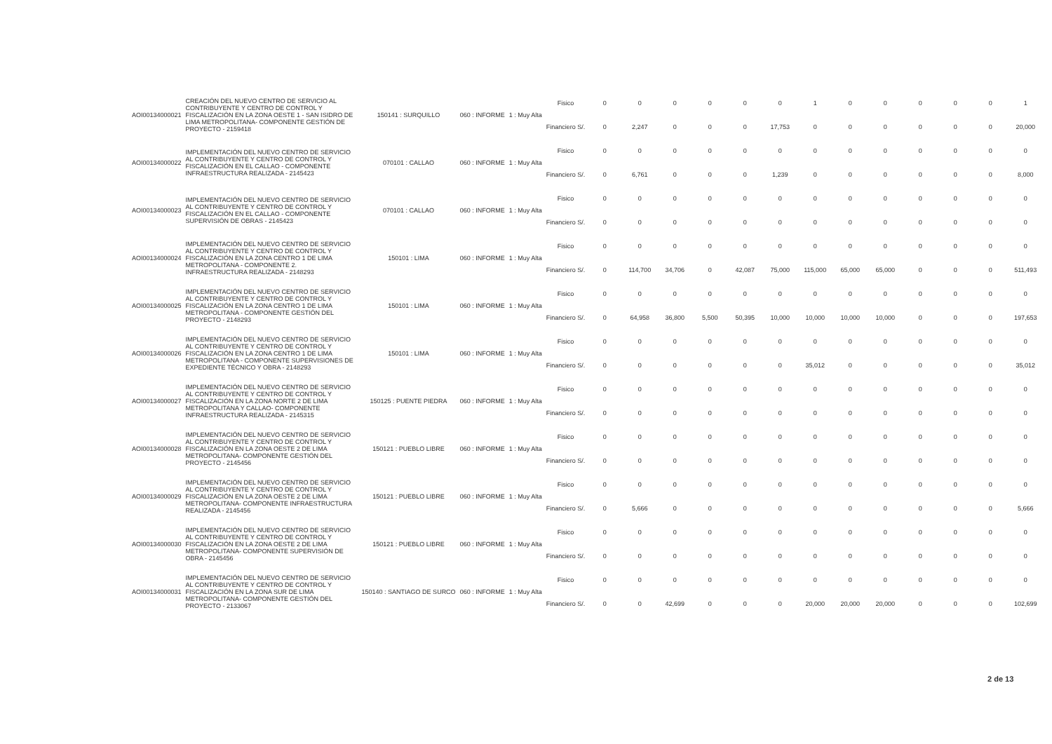| AOI00134000021 | CREACIÓN DEL NUEVO CENTRO DE SERVICIO AL CONTRIBUYENTE Y CENTRO DE CONTROL Y FISCALIZACIÓN EN LA ZONA OESTE 1 - SAN ISIDRO DE LIMA METROPOLITANA- COMPONENTE GESTIÓN DE PROYECTO - 2159418 | 150141 : SURQUILLO | 060 : INFORME | 1 : Muy Alta | Fisico | 0 | 0 | 0 | 0 | 0 | 0 | 1 | 0 | 0 | 0 | 0 | 0 | 1 |
| | | | | | Financiero S/. | 0 | 2,247 | 0 | 0 | 0 | 17,753 | 0 | 0 | 0 | 0 | 0 | 0 | 20,000 |
| AOI00134000022 | IMPLEMENTACIÓN DEL NUEVO CENTRO DE SERVICIO AL CONTRIBUYENTE Y CENTRO DE CONTROL Y FISCALIZACIÓN EN EL CALLAO - COMPONENTE INFRAESTRUCTURA REALIZADA - 2145423 | 070101 : CALLAO | 060 : INFORME | 1 : Muy Alta | Fisico | 0 | 0 | 0 | 0 | 0 | 0 | 0 | 0 | 0 | 0 | 0 | 0 | 0 |
| | | | | | Financiero S/. | 0 | 6,761 | 0 | 0 | 0 | 1,239 | 0 | 0 | 0 | 0 | 0 | 0 | 8,000 |
| AOI00134000023 | IMPLEMENTACIÓN DEL NUEVO CENTRO DE SERVICIO AL CONTRIBUYENTE Y CENTRO DE CONTROL Y FISCALIZACIÓN EN EL CALLAO - COMPONENTE SUPERVISIÓN DE OBRAS - 2145423 | 070101 : CALLAO | 060 : INFORME | 1 : Muy Alta | Fisico | 0 | 0 | 0 | 0 | 0 | 0 | 0 | 0 | 0 | 0 | 0 | 0 | 0 |
| | | | | | Financiero S/. | 0 | 0 | 0 | 0 | 0 | 0 | 0 | 0 | 0 | 0 | 0 | 0 | 0 |
| AOI00134000024 | IMPLEMENTACIÓN DEL NUEVO CENTRO DE SERVICIO AL CONTRIBUYENTE Y CENTRO DE CONTROL Y FISCALIZACIÓN EN LA ZONA CENTRO 1 DE LIMA METROPOLITANA - COMPONENTE 2. INFRAESTRUCTURA REALIZADA - 2148293 | 150101 : LIMA | 060 : INFORME | 1 : Muy Alta | Fisico | 0 | 0 | 0 | 0 | 0 | 0 | 0 | 0 | 0 | 0 | 0 | 0 | 0 |
| | | | | | Financiero S/. | 0 | 114,700 | 34,706 | 0 | 42,087 | 75,000 | 115,000 | 65,000 | 65,000 | 0 | 0 | 0 | 511,493 |
| AOI00134000025 | IMPLEMENTACIÓN DEL NUEVO CENTRO DE SERVICIO AL CONTRIBUYENTE Y CENTRO DE CONTROL Y FISCALIZACIÓN EN LA ZONA CENTRO 1 DE LIMA METROPOLITANA - COMPONENTE GESTIÓN DEL PROYECTO - 2148293 | 150101 : LIMA | 060 : INFORME | 1 : Muy Alta | Fisico | 0 | 0 | 0 | 0 | 0 | 0 | 0 | 0 | 0 | 0 | 0 | 0 | 0 |
| | | | | | Financiero S/. | 0 | 64,958 | 36,800 | 5,500 | 50,395 | 10,000 | 10,000 | 10,000 | 10,000 | 0 | 0 | 0 | 197,653 |
| AOI00134000026 | IMPLEMENTACIÓN DEL NUEVO CENTRO DE SERVICIO AL CONTRIBUYENTE Y CENTRO DE CONTROL Y FISCALIZACIÓN EN LA ZONA CENTRO 1 DE LIMA METROPOLITANA - COMPONENTE SUPERVISIONES DE EXPEDIENTE TÉCNICO Y OBRA - 2148293 | 150101 : LIMA | 060 : INFORME | 1 : Muy Alta | Fisico | 0 | 0 | 0 | 0 | 0 | 0 | 0 | 0 | 0 | 0 | 0 | 0 | 0 |
| | | | | | Financiero S/. | 0 | 0 | 0 | 0 | 0 | 0 | 35,012 | 0 | 0 | 0 | 0 | 0 | 35,012 |
| AOI00134000027 | IMPLEMENTACIÓN DEL NUEVO CENTRO DE SERVICIO AL CONTRIBUYENTE Y CENTRO DE CONTROL Y FISCALIZACIÓN EN LA ZONA NORTE 2 DE LIMA METROPOLITANA Y CALLAO- COMPONENTE INFRAESTRUCTURA REALIZADA - 2145315 | 150125 : PUENTE PIEDRA | 060 : INFORME | 1 : Muy Alta | Fisico | 0 | 0 | 0 | 0 | 0 | 0 | 0 | 0 | 0 | 0 | 0 | 0 | 0 |
| | | | | | Financiero S/. | 0 | 0 | 0 | 0 | 0 | 0 | 0 | 0 | 0 | 0 | 0 | 0 | 0 |
| AOI00134000028 | IMPLEMENTACIÓN DEL NUEVO CENTRO DE SERVICIO AL CONTRIBUYENTE Y CENTRO DE CONTROL Y FISCALIZACIÓN EN LA ZONA OESTE 2 DE LIMA METROPOLITANA- COMPONENTE GESTIÓN DEL PROYECTO - 2145456 | 150121 : PUEBLO LIBRE | 060 : INFORME | 1 : Muy Alta | Fisico | 0 | 0 | 0 | 0 | 0 | 0 | 0 | 0 | 0 | 0 | 0 | 0 | 0 |
| | | | | | Financiero S/. | 0 | 0 | 0 | 0 | 0 | 0 | 0 | 0 | 0 | 0 | 0 | 0 | 0 |
| AOI00134000029 | IMPLEMENTACIÓN DEL NUEVO CENTRO DE SERVICIO AL CONTRIBUYENTE Y CENTRO DE CONTROL Y FISCALIZACIÓN EN LA ZONA OESTE 2 DE LIMA METROPOLITANA- COMPONENTE INFRAESTRUCTURA REALIZADA - 2145456 | 150121 : PUEBLO LIBRE | 060 : INFORME | 1 : Muy Alta | Fisico | 0 | 0 | 0 | 0 | 0 | 0 | 0 | 0 | 0 | 0 | 0 | 0 | 0 |
| | | | | | Financiero S/. | 0 | 5,666 | 0 | 0 | 0 | 0 | 0 | 0 | 0 | 0 | 0 | 0 | 5,666 |
| AOI00134000030 | IMPLEMENTACIÓN DEL NUEVO CENTRO DE SERVICIO AL CONTRIBUYENTE Y CENTRO DE CONTROL Y FISCALIZACIÓN EN LA ZONA OESTE 2 DE LIMA METROPOLITANA- COMPONENTE SUPERVISIÓN DE OBRA - 2145456 | 150121 : PUEBLO LIBRE | 060 : INFORME | 1 : Muy Alta | Fisico | 0 | 0 | 0 | 0 | 0 | 0 | 0 | 0 | 0 | 0 | 0 | 0 | 0 |
| | | | | | Financiero S/. | 0 | 0 | 0 | 0 | 0 | 0 | 0 | 0 | 0 | 0 | 0 | 0 | 0 |
| AOI00134000031 | IMPLEMENTACIÓN DEL NUEVO CENTRO DE SERVICIO AL CONTRIBUYENTE Y CENTRO DE CONTROL Y FISCALIZACIÓN EN LA ZONA SUR DE LIMA METROPOLITANA- COMPONENTE GESTIÓN DEL PROYECTO - 2133067 | 150140 : SANTIAGO DE SURCO | 060 : INFORME | 1 : Muy Alta | Fisico | 0 | 0 | 0 | 0 | 0 | 0 | 0 | 0 | 0 | 0 | 0 | 0 | 0 |
| | | | | | Financiero S/. | 0 | 0 | 42,699 | 0 | 0 | 0 | 20,000 | 20,000 | 20,000 | 0 | 0 | 0 | 102,699 |
2 de 13